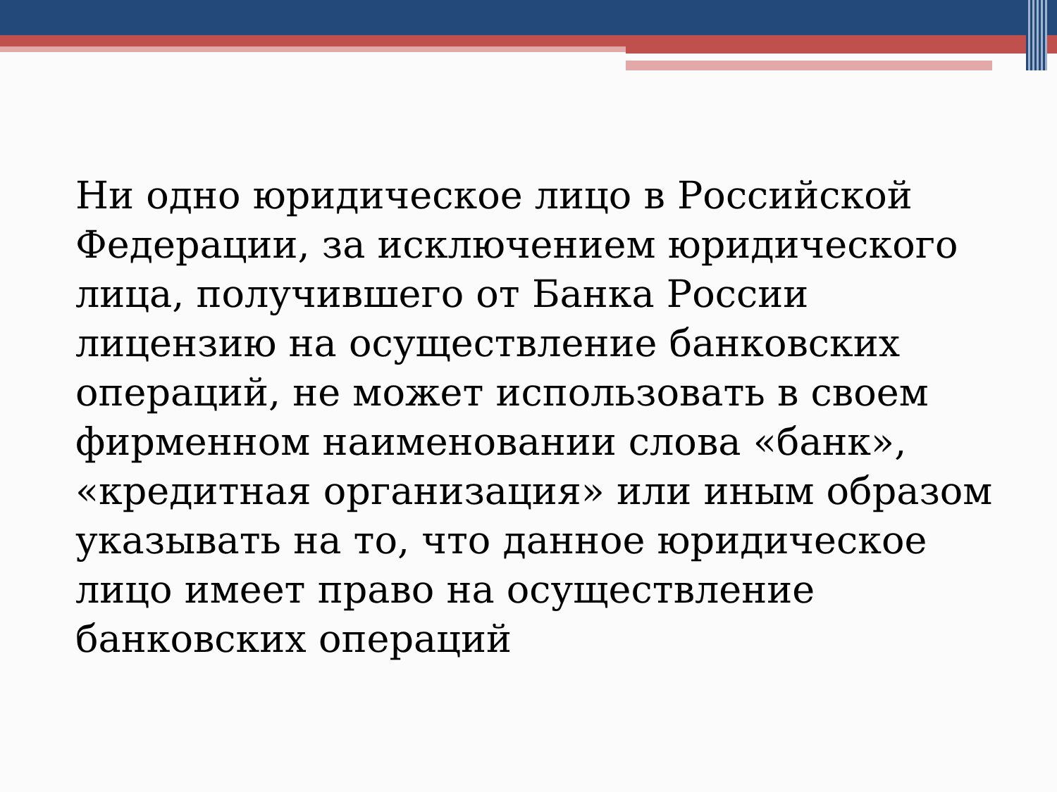Ни одно юридическое лицо в Российской Федерации, за исключением юридического лица, получившего от Банка России лицензию на осуществление банковских операций, не может использовать в своем фирменном наименовании слова «банк», «кредитная организация» или иным образом указывать на то, что данное юридическое лицо имеет право на осуществление банковских операций